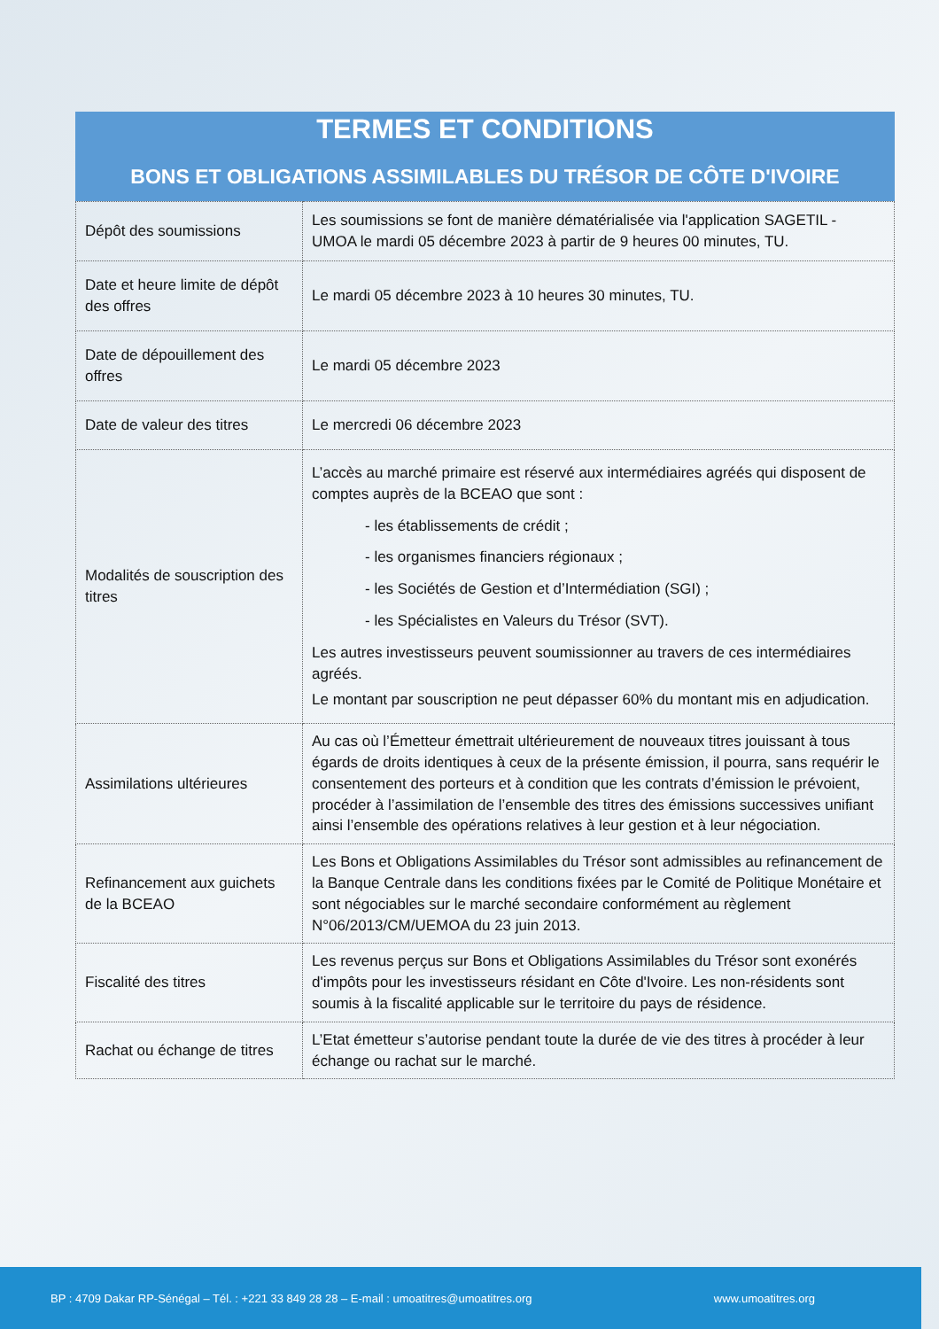TERMES ET CONDITIONS
BONS ET OBLIGATIONS ASSIMILABLES DU TRÉSOR DE CÔTE D'IVOIRE
| Dépôt des soumissions | Les soumissions se font de manière dématérialisée via l'application SAGETIL - UMOA le mardi 05 décembre 2023 à partir de 9 heures 00 minutes, TU. |
| Date et heure limite de dépôt des offres | Le mardi 05 décembre 2023 à 10 heures 30 minutes, TU. |
| Date de dépouillement des offres | Le mardi 05 décembre 2023 |
| Date de valeur des titres | Le mercredi 06 décembre 2023 |
| Modalités de souscription des titres | L’accès au marché primaire est réservé aux intermédiaires agréés qui disposent de comptes auprès de la BCEAO que sont : - les établissements de crédit ; - les organismes financiers régionaux ; - les Sociétés de Gestion et d’Intermédiation (SGI) ; - les Spécialistes en Valeurs du Trésor (SVT). Les autres investisseurs peuvent soumissionner au travers de ces intermédiaires agréés. Le montant par souscription ne peut dépasser 60% du montant mis en adjudication. |
| Assimilations ultérieures | Au cas où l’Émetteur émettrait ultérieurement de nouveaux titres jouissant à tous égards de droits identiques à ceux de la présente émission, il pourra, sans requérir le consentement des porteurs et à condition que les contrats d’émission le prévoient, procéder à l’assimilation de l’ensemble des titres des émissions successives unifiant ainsi l’ensemble des opérations relatives à leur gestion et à leur négociation. |
| Refinancement aux guichets de la BCEAO | Les Bons et Obligations Assimilables du Trésor sont admissibles au refinancement de la Banque Centrale dans les conditions fixées par le Comité de Politique Monétaire et sont négociables sur le marché secondaire conformément au règlement N°06/2013/CM/UEMOA du 23 juin 2013. |
| Fiscalité des titres | Les revenus perçus sur Bons et Obligations Assimilables du Trésor sont exonérés d'impôts pour les investisseurs résidant en Côte d'Ivoire. Les non-résidents sont soumis à la fiscalité applicable sur le territoire du pays de résidence. |
| Rachat ou échange de titres | L’Etat émetteur s’autorise pendant toute la durée de vie des titres à procéder à leur échange ou rachat sur le marché. |
BP : 4709 Dakar RP-Sénégal – Tél. : +221 33 849 28 28 – E-mail : umoatitres@umoatitres.org www.umoatitres.org